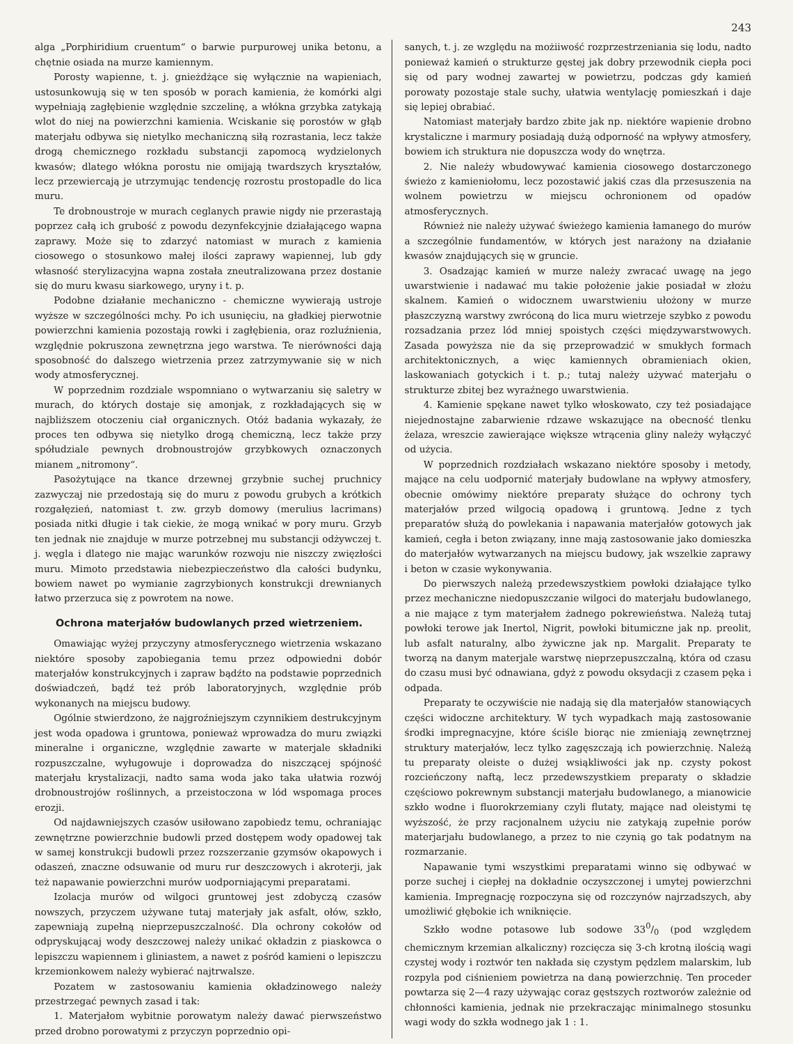243
alga „Porphiridium cruentum“ o barwie purpurowej unika betonu, a chętnie osiada na murze kamiennym.
Porosty wapienne, t. j. gnieżdżące się wyłącznie na wapieniach, ustosunkowują się w ten sposób w porach kamienia, że komórki algi wypełniają zagłębienie względnie szczelinę, a włókna grzybka zatykają wlot do niej na powierzchni kamienia. Wciskanie się porostów w głąb materjału odbywa się nietylko mechaniczną siłą rozrastania, lecz także drogą chemicznego rozkładu substancji zapomocą wydzielonych kwasów; dlatego włókna porostu nie omijają twardszych kryształów, lecz przewiercają je utrzymując tendencję rozrostu prostopadle do lica muru.
Te drobnoustroje w murach ceglanych prawie nigdy nie przerastają poprzez całą ich grubość z powodu dezynfekcyjnie działającego wapna zaprawy. Może się to zdarzyć natomiast w murach z kamienia ciosowego o stosunkowo małej ilości zaprawy wapiennej, lub gdy własność sterylizacyjna wapna została zneutralizowana przez dostanie się do muru kwasu siarkowego, uryny i t. p.
Podobne działanie mechaniczno - chemiczne wywierają ustroje wyższe w szczególności mchy. Po ich usunięciu, na gładkiej pierwotnie powierzchni kamienia pozostają rowki i zagłębienia, oraz rozluźnienia, względnie pokruszona zewnętrzna jego warstwa. Te nierówności dają sposobność do dalszego wietrzenia przez zatrzymywanie się w nich wody atmosferycznej.
W poprzednim rozdziale wspomniano o wytwarzaniu się saletry w murach, do których dostaje się amonjak, z rozkładających się w najbliższem otoczeniu ciał organicznych. Otóż badania wykazały, że proces ten odbywa się nietylko drogą chemiczną, lecz także przy spółudziale pewnych drobnoustrojów grzybkowych oznaczonych mianem „nitromony“.
Pasożytujące na tkance drzewnej grzybnie suchej pruchnicy zazwyczaj nie przedostają się do muru z powodu grubych a krótkich rozgałęzień, natomiast t. zw. grzyb domowy (merulius lacrimans) posiada nitki długie i tak ciekie, że mogą wnikać w pory muru. Grzyb ten jednak nie znajduje w murze potrzebnej mu substancji odżywczej t. j. węgla i dlatego nie mając warunków rozwoju nie niszczy zwięzłości muru. Mimoto przedstawia niebezpieczeństwo dla całości budynku, bowiem nawet po wymianie zagrzybionych konstrukcji drewnianych łatwo przerzuca się z powrotem na nowe.
Ochrona materjałów budowlanych przed wietrzeniem.
Omawiając wyżej przyczyny atmosferycznego wietrzenia wskazano niektóre sposoby zapobiegania temu przez odpowiedni dobór materjałów konstrukcyjnych i zapraw bądźto na podstawie poprzednich doświadczeń, bądź też prób laboratoryjnych, względnie prób wykonanych na miejscu budowy.
Ogólnie stwierdzono, że najgroźniejszym czynnikiem destrukcyjnym jest woda opadowa i gruntowa, ponieważ wprowadza do muru związki mineralne i organiczne, względnie zawarte w materjale składniki rozpuszczalne, wyługowuje i doprowadza do niszczącej spójność materjału krystalizacji, nadto sama woda jako taka ułatwia rozwój drobnoustrojów roślinnych, a przeistoczona w lód wspomaga proces erozji.
Od najdawniejszych czasów usiłowano zapobiedz temu, ochraniając zewnętrzne powierzchnie budowli przed dostępem wody opadowej tak w samej konstrukcji budowli przez rozszerzanie gzymsów okapowych i odaszeń, znaczne odsuwanie od muru rur deszczowych i akroterji, jak też napawanie powierzchni murów uodporniającymi preparatami.
Izolacja murów od wilgoci gruntowej jest zdobyczą czasów nowszych, przyczem używane tutaj materjały jak asfalt, ołów, szkło, zapewniają zupełną nieprzepuszczalność. Dla ochrony cokołów od odpryskującaj wody deszczowej należy unikać okładzin z piaskowca o lepiszczu wapiennem i gliniastem, a nawet z pośród kamieni o lepiszczu krzemionkowem należy wybierać najtrwalsze.
Pozatem w zastosowaniu kamienia okładzinowego należy przestrzegać pewnych zasad i tak:
1. Materjałom wybitnie porowatym należy dawać pierwszeństwo przed drobno porowatymi z przyczyn poprzednio opi-
sanych, t. j. ze względu na możiiwość rozprzestrzeniania się lodu, nadto ponieważ kamień o strukturze gęstej jak dobry przewodnik ciepła poci się od pary wodnej zawartej w powietrzu, podczas gdy kamień porowaty pozostaje stale suchy, ułatwia wentylację pomieszkań i daje się lepiej obrabiać.
Natomiast materjały bardzo zbite jak np. niektóre wapienie drobno krystaliczne i marmury posiadają dużą odporność na wpływy atmosfery, bowiem ich struktura nie dopuszcza wody do wnętrza.
2. Nie należy wbudowywać kamienia ciosowego dostarczonego świeżo z kamieniołomu, lecz pozostawić jakiś czas dla przesuszenia na wolnem powietrzu w miejscu ochronionem od opadów atmosferycznych.
Również nie należy używać świeżego kamienia łamanego do murów a szczególnie fundamentów, w których jest narażony na działanie kwasów znajdujących się w gruncie.
3. Osadzając kamień w murze należy zwracać uwagę na jego uwarstwienie i nadawać mu takie położenie jakie posiadał w złożu skalnem. Kamień o widocznem uwarstwieniu ułożony w murze płaszczyzną warstwy zwróconą do lica muru wietrzeje szybko z powodu rozsadzania przez lód mniej spoistych części międzywarstwowych. Zasada powyższa nie da się przeprowadzić w smukłych formach architektonicznych, a więc kamiennych obramieniach okien, laskowaniach gotyckich i t. p.; tutaj należy używać materjału o strukturze zbitej bez wyraźnego uwarstwienia.
4. Kamienie spękane nawet tylko włoskowato, czy też posiadające niejednostajne zabarwienie rdzawe wskazujące na obecność tlenku żelaza, wreszcie zawierające większe wtrącenia gliny należy wyłączyć od użycia.
W poprzednich rozdziałach wskazano niektóre sposoby i metody, mające na celu uodpornić materjały budowlane na wpływy atmosfery, obecnie omówimy niektóre preparaty służące do ochrony tych materjałów przed wilgocią opadową i gruntową. Jedne z tych preparatów służą do powlekania i napawania materjałów gotowych jak kamień, cegła i beton związany, inne mają zastosowanie jako domieszka do materjałów wytwarzanych na miejscu budowy, jak wszelkie zaprawy i beton w czasie wykonywania.
Do pierwszych należą przedewszystkiem powłoki działające tylko przez mechaniczne niedopuszczanie wilgoci do materjału budowlanego, a nie mające z tym materjałem żadnego pokrewieństwa. Należą tutaj powłoki terowe jak Inertol, Nigrit, powłoki bitumiczne jak np. preolit, lub asfalt naturalny, albo żywiczne jak np. Margalit. Preparaty te tworzą na danym materjale warstwę nieprzepuszczalną, która od czasu do czasu musi być odnawiana, gdyż z powodu oksydacji z czasem pęka i odpada.
Preparaty te oczywiście nie nadają się dla materjałów stanowiących części widoczne architektury. W tych wypadkach mają zastosowanie środki impregnacyjne, które ściśle biorąc nie zmieniają zewnętrznej struktury materjałów, lecz tylko zagęszczają ich powierzchnię. Należą tu preparaty oleiste o dużej wsiąkliwości jak np. czysty pokost rozcieńczony naftą, lecz przedewszystkiem preparaty o składzie częściowo pokrewnym substancji materjału budowlanego, a mianowicie szkło wodne i fluorokrzemiany czyli flutaty, mające nad oleistymi tę wyższość, że przy racjonalnem użyciu nie zatykają zupełnie porów materjarjału budowlanego, a przez to nie czynią go tak podatnym na rozmarzanie.
Napawanie tymi wszystkimi preparatami winno się odbywać w porze suchej i ciepłej na dokładnie oczyszczonej i umytej powierzchni kamienia. Impregnację rozpoczyna się od rozczynów najrzadszych, aby umożliwić głębokie ich wniknięcie.
Szkło wodne potasowe lub sodowe 330/0 (pod względem chemicznym krzemian alkaliczny) rozcięcza się 3-ch krotną ilością wagi czystej wody i roztwór ten nakłada się czystym pędzlem malarskim, lub rozpyla pod ciśnieniem powietrza na daną powierzchnię. Ten proceder powtarza się 2—4 razy używając coraz gęstszych roztworów zależnie od chłonności kamienia, jednak nie przekraczając minimalnego stosunku wagi wody do szkła wodnego jak 1 : 1.